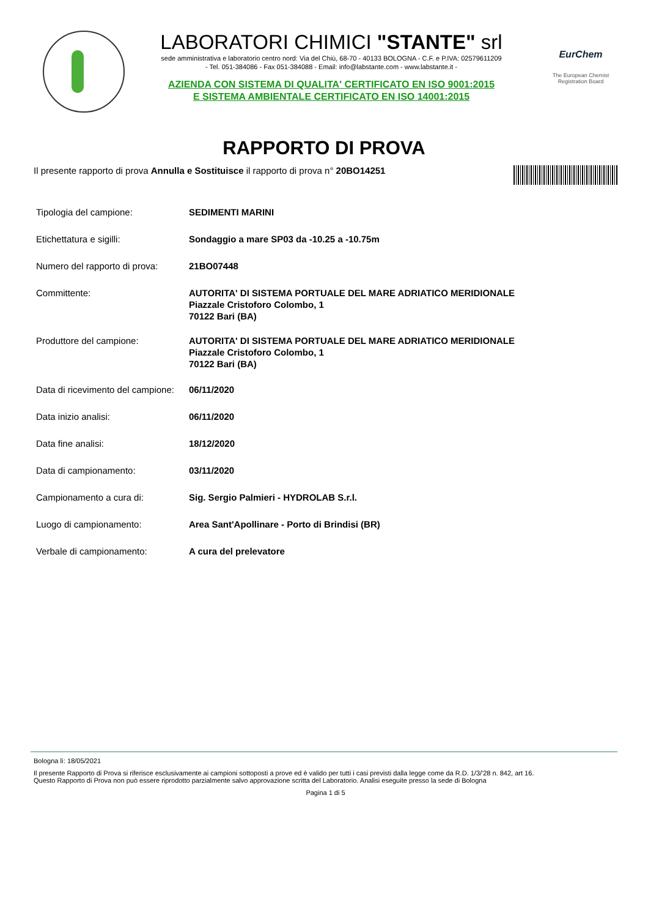LABORATORI CHIMICI "STANTE" srl
sede amministrativa e laboratorio centro nord: Via del Chiù, 68-70 - 40133 BOLOGNA - C.F. e P.IVA: 02579611209
- Tel. 051-384086 - Fax 051-384088 - Email: info@labstante.com - www.labstante.it -
AZIENDA CON SISTEMA DI QUALITA' CERTIFICATO EN ISO 9001:2015
E SISTEMA AMBIENTALE CERTIFICATO EN ISO 14001:2015
EurChem
The European Chemist Registration Board
RAPPORTO DI PROVA
Il presente rapporto di prova Annulla e Sostituisce il rapporto di prova n° 20BO14251
| Tipologia del campione: | SEDIMENTI MARINI |
| Etichettatura e sigilli: | Sondaggio a mare SP03 da -10.25 a -10.75m |
| Numero del rapporto di prova: | 21BO07448 |
| Committente: | AUTORITA' DI SISTEMA PORTUALE DEL MARE ADRIATICO MERIDIONALE Piazzale Cristoforo Colombo, 1 70122 Bari (BA) |
| Produttore del campione: | AUTORITA' DI SISTEMA PORTUALE DEL MARE ADRIATICO MERIDIONALE Piazzale Cristoforo Colombo, 1 70122 Bari (BA) |
| Data di ricevimento del campione: | 06/11/2020 |
| Data inizio analisi: | 06/11/2020 |
| Data fine analisi: | 18/12/2020 |
| Data di campionamento: | 03/11/2020 |
| Campionamento a cura di: | Sig. Sergio Palmieri - HYDROLAB S.r.l. |
| Luogo di campionamento: | Area Sant'Apollinare - Porto di Brindisi (BR) |
| Verbale di campionamento: | A cura del prelevatore |
Bologna lì: 18/05/2021
Il presente Rapporto di Prova si riferisce esclusivamente ai campioni sottoposti a prove ed è valido per tutti i casi previsti dalla legge come da R.D. 1/3/'28 n. 842, art 16.
Questo Rapporto di Prova non può essere riprodotto parzialmente salvo approvazione scritta del Laboratorio. Analisi eseguite presso la sede di Bologna
Pagina 1 di 5